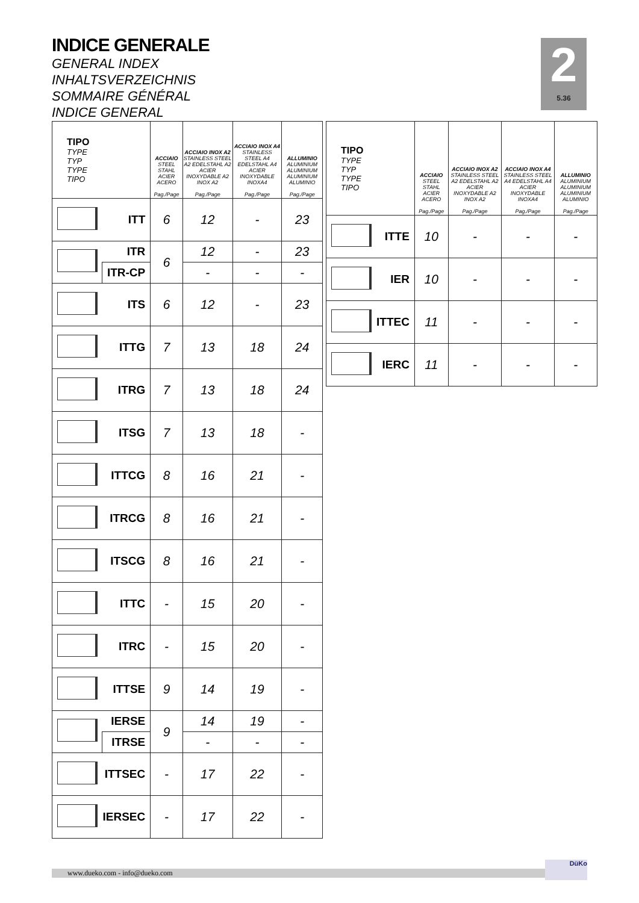INDICE GENERALE
GENERAL INDEX
INHALTSVERZEICHNIS
SOMMAIRE GÉNÉRAL
INDICE GENERAL
2
5.36
| TIPO TYPE TYP TYPE TIPO | | ACCIAIO STEEL STAHL ACIER ACERO Pag./Page | ACCIAIO INOX A2 STAINLESS STEEL A2 EDELSTAHL A2 ACIER INOXYDABLE A2 INOX A2 Pag./Page | ACCIAIO INOX A4 STAINLESS STEEL A4 EDELSTAHL A4 ACIER INOXYDABLE INOXA4 Pag./Page | ALLUMINIO ALUMINIUM ALUMINIUM ALUMINIUM ALUMINIO Pag./Page |
| --- | --- | --- | --- | --- | --- |
| | ITT | 6 | 12 | - | 23 |
| | ITR | 6 | 12 | - | 23 |
| | ITR-CP | | - | - | - |
| | ITS | 6 | 12 | - | 23 |
| | ITTG | 7 | 13 | 18 | 24 |
| | ITRG | 7 | 13 | 18 | 24 |
| | ITSG | 7 | 13 | 18 | - |
| | ITTCG | 8 | 16 | 21 | - |
| | ITRCG | 8 | 16 | 21 | - |
| | ITSCG | 8 | 16 | 21 | - |
| | ITTC | - | 15 | 20 | - |
| | ITRC | - | 15 | 20 | - |
| | ITTSE | 9 | 14 | 19 | - |
| | IERSE | 9 | 14 | 19 | - |
| | ITRSE | | - | - | - |
| | ITTSEC | - | 17 | 22 | - |
| | IERSEC | - | 17 | 22 | - |
| TIPO TYPE TYP TYPE TIPO | | ACCIAIO STEEL STAHL ACIER ACERO Pag./Page | ACCIAIO INOX A2 STAINLESS STEEL A2 EDELSTAHL A2 ACIER INOXYDABLE A2 INOX A2 Pag./Page | ACCIAIO INOX A4 STAINLESS STEEL A4 EDELSTAHL A4 ACIER INOXYDABLE INOXA4 Pag./Page | ALLUMINIO ALUMINIUM ALUMINIUM ALUMINIUM ALUMINIO Pag./Page |
| --- | --- | --- | --- | --- | --- |
| | ITTE | 10 | - | - | - |
| | IER | 10 | - | - | - |
| | ITTEC | 11 | - | - | - |
| | IERC | 11 | - | - | - |
www.dueko.com - info@dueko.com
DüKo